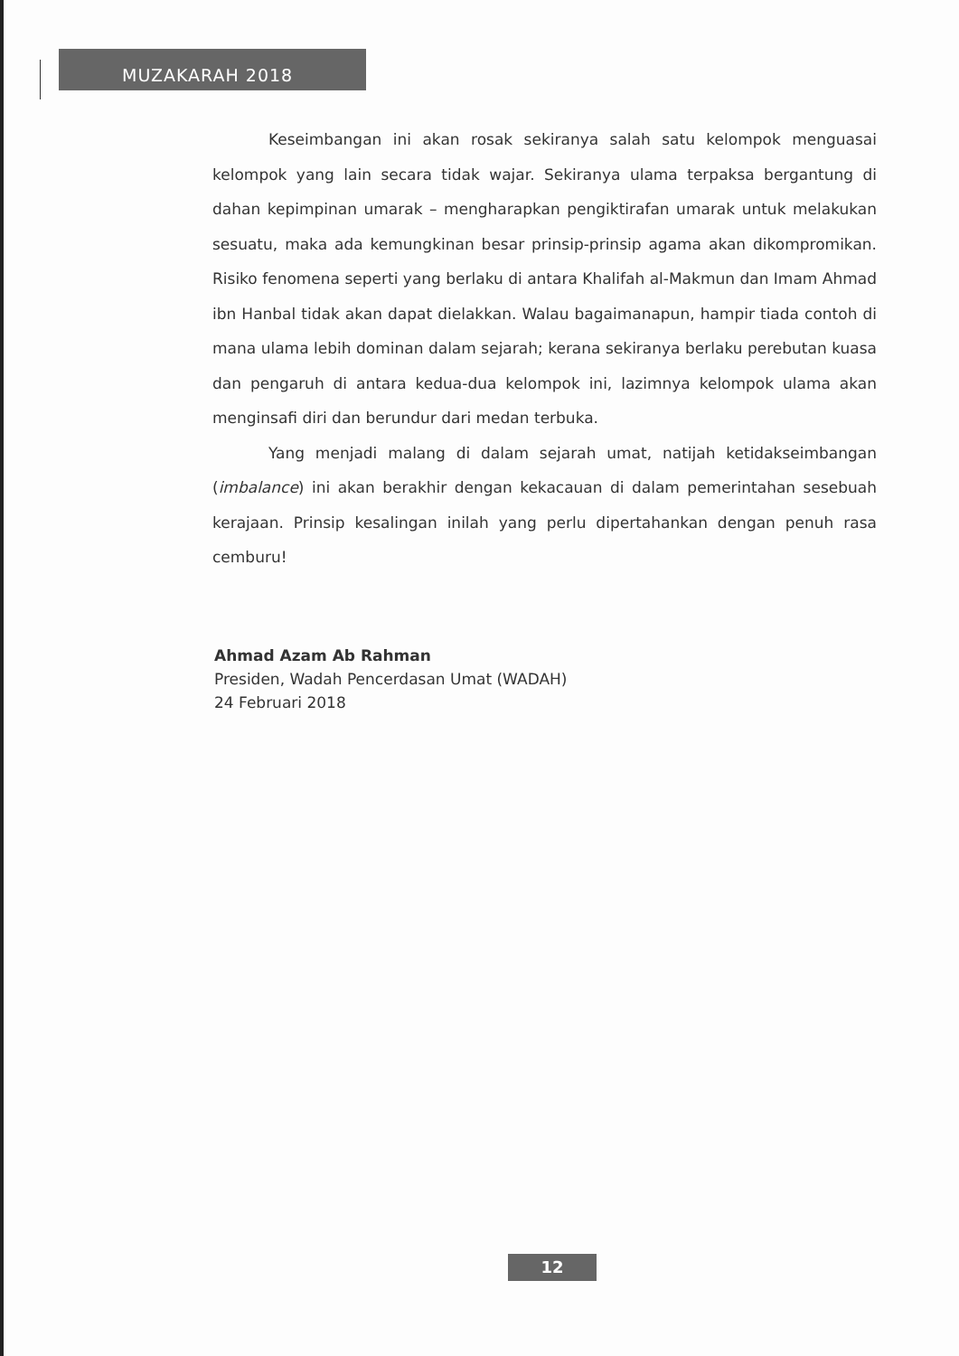MUZAKARAH 2018
Keseimbangan ini akan rosak sekiranya salah satu kelompok menguasai kelompok yang lain secara tidak wajar. Sekiranya ulama terpaksa bergantung di dahan kepimpinan umarak – mengharapkan pengiktirafan umarak untuk melakukan sesuatu, maka ada kemungkinan besar prinsip-prinsip agama akan dikompromikan. Risiko fenomena seperti yang berlaku di antara Khalifah al-Makmun dan Imam Ahmad ibn Hanbal tidak akan dapat dielakkan. Walau bagaimanapun, hampir tiada contoh di mana ulama lebih dominan dalam sejarah; kerana sekiranya berlaku perebutan kuasa dan pengaruh di antara kedua-dua kelompok ini, lazimnya kelompok ulama akan menginsafi diri dan berundur dari medan terbuka.
Yang menjadi malang di dalam sejarah umat, natijah ketidakseimbangan (imbalance) ini akan berakhir dengan kekacauan di dalam pemerintahan sesebuah kerajaan. Prinsip kesalingan inilah yang perlu dipertahankan dengan penuh rasa cemburu!
Ahmad Azam Ab Rahman
Presiden, Wadah Pencerdasan Umat (WADAH)
24 Februari 2018
12